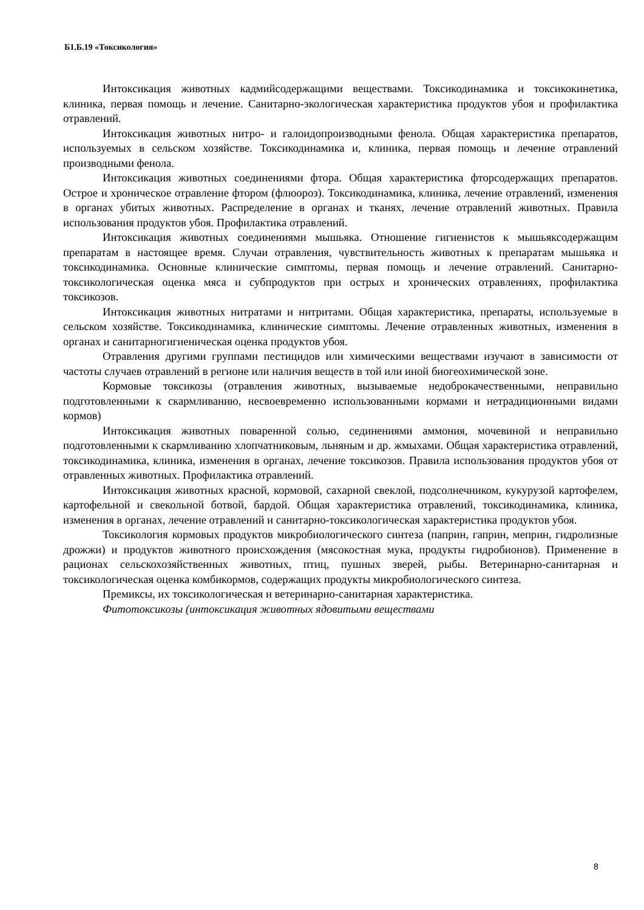Б1.Б.19 «Токсикология»
Интоксикация животных кадмийсодержащими веществами. Токсикодинамика и токсикокинетика, клиника, первая помощь и лечение. Санитарно-экологическая характеристика продуктов убоя и профилактика отравлений.
Интоксикация животных нитро- и галоидопроизводными фенола. Общая характеристика препаратов, используемых в сельском хозяйстве. Токсикодинамика и, клиника, первая помощь и лечение отравлений производными фенола.
Интоксикация животных соединениями фтора. Общая характеристика фторсодержащих препаратов. Острое и хроническое отравление фтором (флюороз). Токсикодинамика, клиника, лечение отравлений, изменения в органах убитых животных. Распределение в органах и тканях, лечение отравлений животных. Правила использования продуктов убоя. Профилактика отравлений.
Интоксикация животных соединениями мышьяка. Отношение гигиенистов к мышьяксодержащим препаратам в настоящее время. Случаи отравления, чувствительность животных к препаратам мышьяка и токсикодинамика. Основные клинические симптомы, первая помощь и лечение отравлений. Санитарно- токсикологическая оценка мяса и субпродуктов при острых и хронических отравлениях, профилактика токсикозов.
Интоксикация животных нитратами и нитритами. Общая характеристика, препараты, используемые в сельском хозяйстве. Токсикодинамика, клинические симптомы. Лечение отравленных животных, изменения в органах и санитарногигиеническая оценка продуктов убоя.
Отравления другими группами пестицидов или химическими веществами изучают в зависимости от частоты случаев отравлений в регионе или наличия веществ в той или иной биогеохимической зоне.
Кормовые токсикозы (отравления животных, вызываемые недоброкачественными, неправильно подготовленными к скармливанию, несвоевременно использованными кормами и нетрадиционными видами кормов)
Интоксикация животных поваренной солью, сединениями аммония, мочевиной и неправильно подготовленными к скармливанию хлопчатниковым, льняным и др. жмыхами. Общая характеристика отравлений, токсикодинамика, клиника, изменения в органах, лечение токсикозов. Правила использования продуктов убоя от отравленных животных. Профилактика отравлений.
Интоксикация животных красной, кормовой, сахарной свеклой, подсолнечником, кукурузой картофелем, картофельной и свекольной ботвой, бардой. Общая характеристика отравлений, токсикодинамика, клиника, изменения в органах, лечение отравлений и санитарно-токсикологическая характеристика продуктов убоя.
Токсикология кормовых продуктов микробиологического синтеза (паприн, гаприн, меприн, гидролизные дрожжи) и продуктов животного происхождения (мясокостная мука, продукты гидробионов). Применение в рационах сельскохозяйственных животных, птиц, пушных зверей, рыбы. Ветеринарно-санитарная и токсикологическая оценка комбикормов, содержащих продукты микробиологического синтеза.
Премиксы, их токсикологическая и ветеринарно-санитарная характеристика.
Фитотоксикозы (интоксикация животных ядовитыми веществами
8